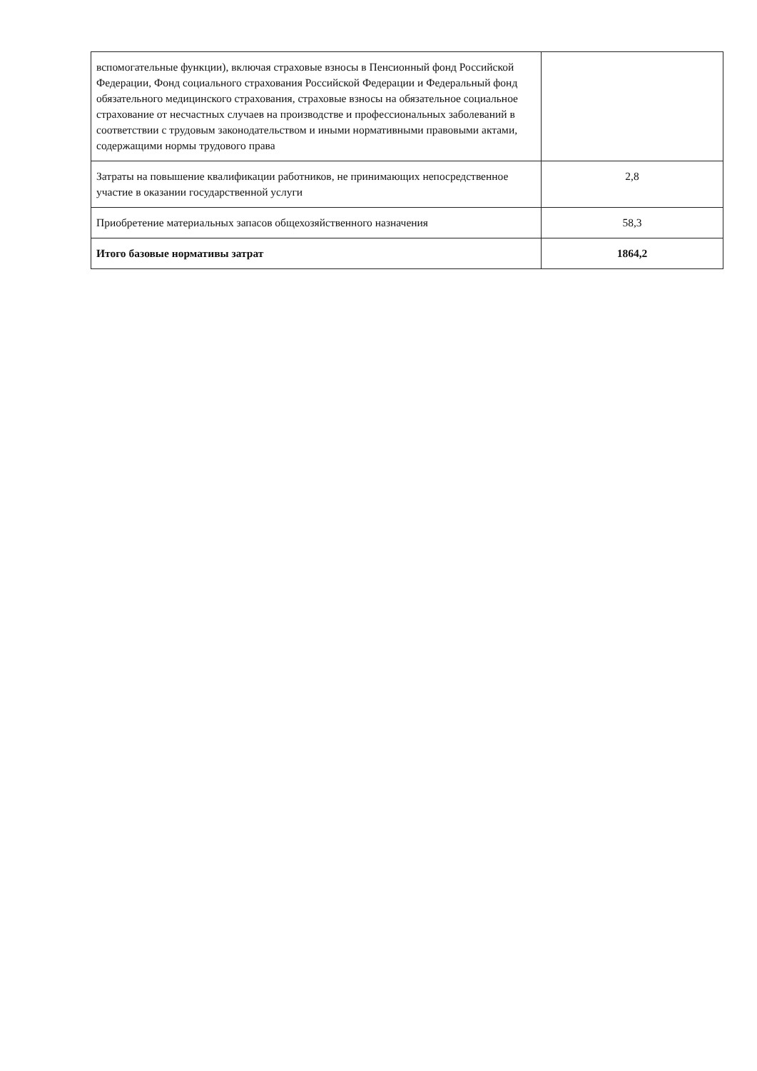| вспомогательные функции), включая страховые взносы в Пенсионный фонд Российской Федерации, Фонд социального страхования Российской Федерации и Федеральный фонд обязательного медицинского страхования, страховые взносы на обязательное социальное страхование от несчастных случаев на производстве и профессиональных заболеваний в соответствии с трудовым законодательством и иными нормативными правовыми актами, содержащими нормы трудового права | |
| Затраты на повышение квалификации работников, не принимающих непосредственное участие в оказании государственной услуги | 2,8 |
| Приобретение материальных запасов общехозяйственного назначения | 58,3 |
| Итого базовые нормативы затрат | 1864,2 |